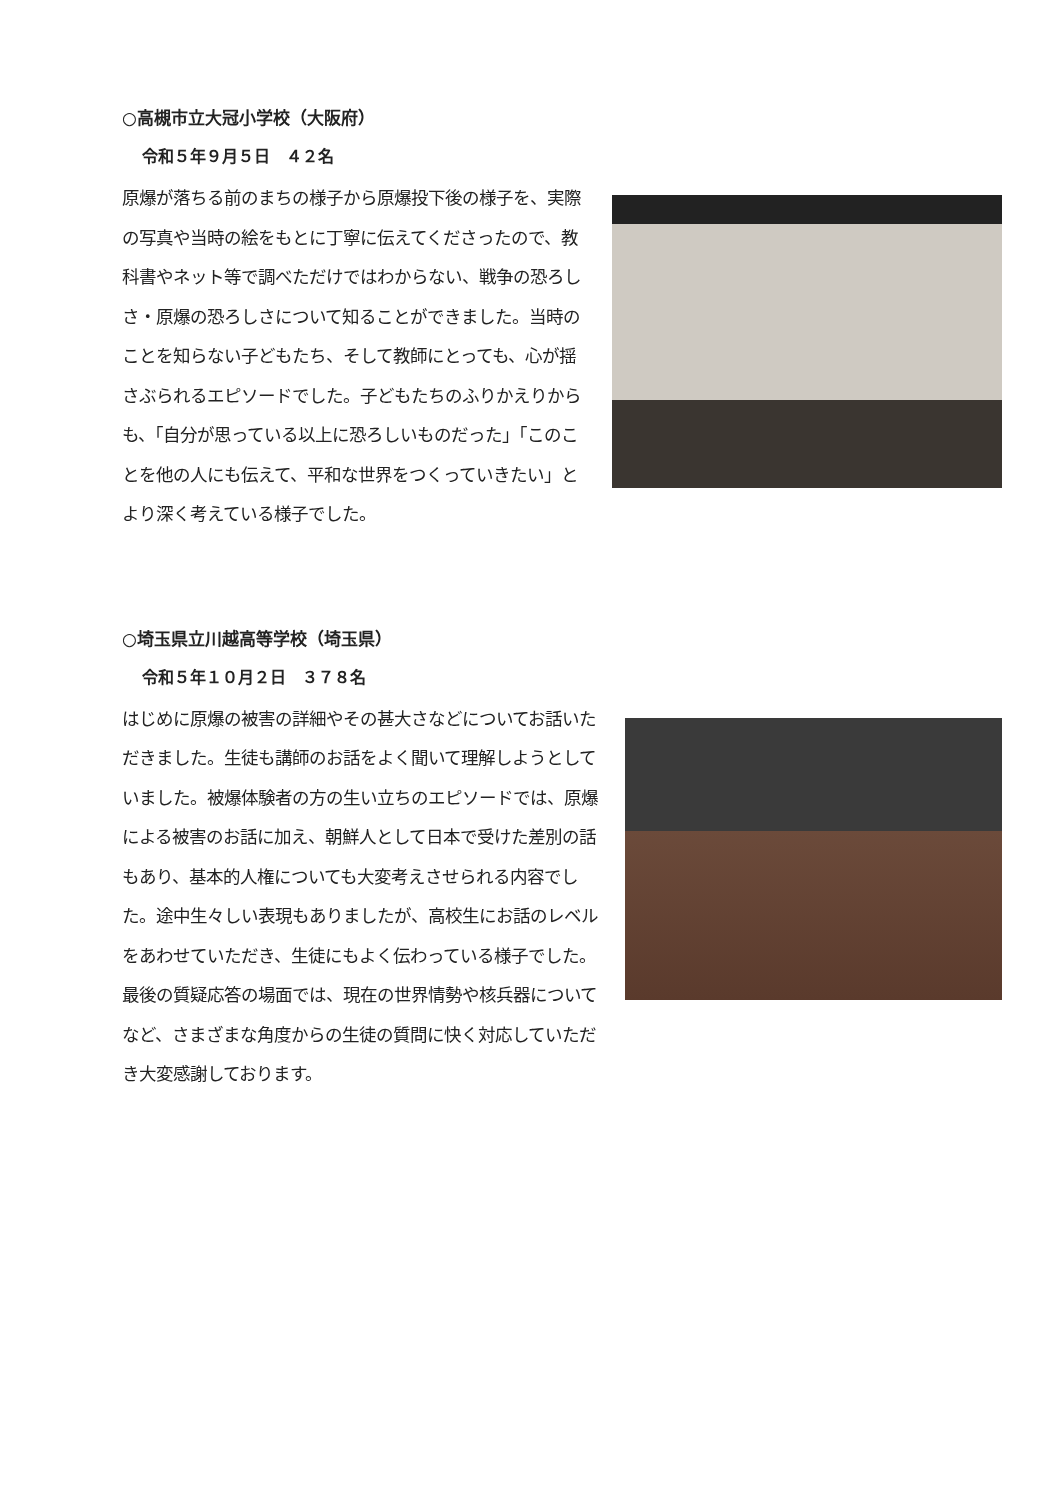○高槻市立大冠小学校（大阪府）
令和５年９月５日　４２名
原爆が落ちる前のまちの様子から原爆投下後の様子を、実際の写真や当時の絵をもとに丁寧に伝えてくださったので、教科書やネット等で調べただけではわからない、戦争の恐ろしさ・原爆の恐ろしさについて知ることができました。当時のことを知らない子どもたち、そして教師にとっても、心が揺さぶられるエピソードでした。子どもたちのふりかえりからも、「自分が思っている以上に恐ろしいものだった」「このことを他の人にも伝えて、平和な世界をつくっていきたい」とより深く考えている様子でした。
○埼玉県立川越高等学校（埼玉県）
令和５年１０月２日　３７８名
はじめに原爆の被害の詳細やその甚大さなどについてお話いただきました。生徒も講師のお話をよく聞いて理解しようとしていました。被爆体験者の方の生い立ちのエピソードでは、原爆による被害のお話に加え、朝鮮人として日本で受けた差別の話もあり、基本的人権についても大変考えさせられる内容でした。途中生々しい表現もありましたが、高校生にお話のレベルをあわせていただき、生徒にもよく伝わっている様子でした。最後の質疑応答の場面では、現在の世界情勢や核兵器についてなど、さまざまな角度からの生徒の質問に快く対応していただき大変感謝しております。